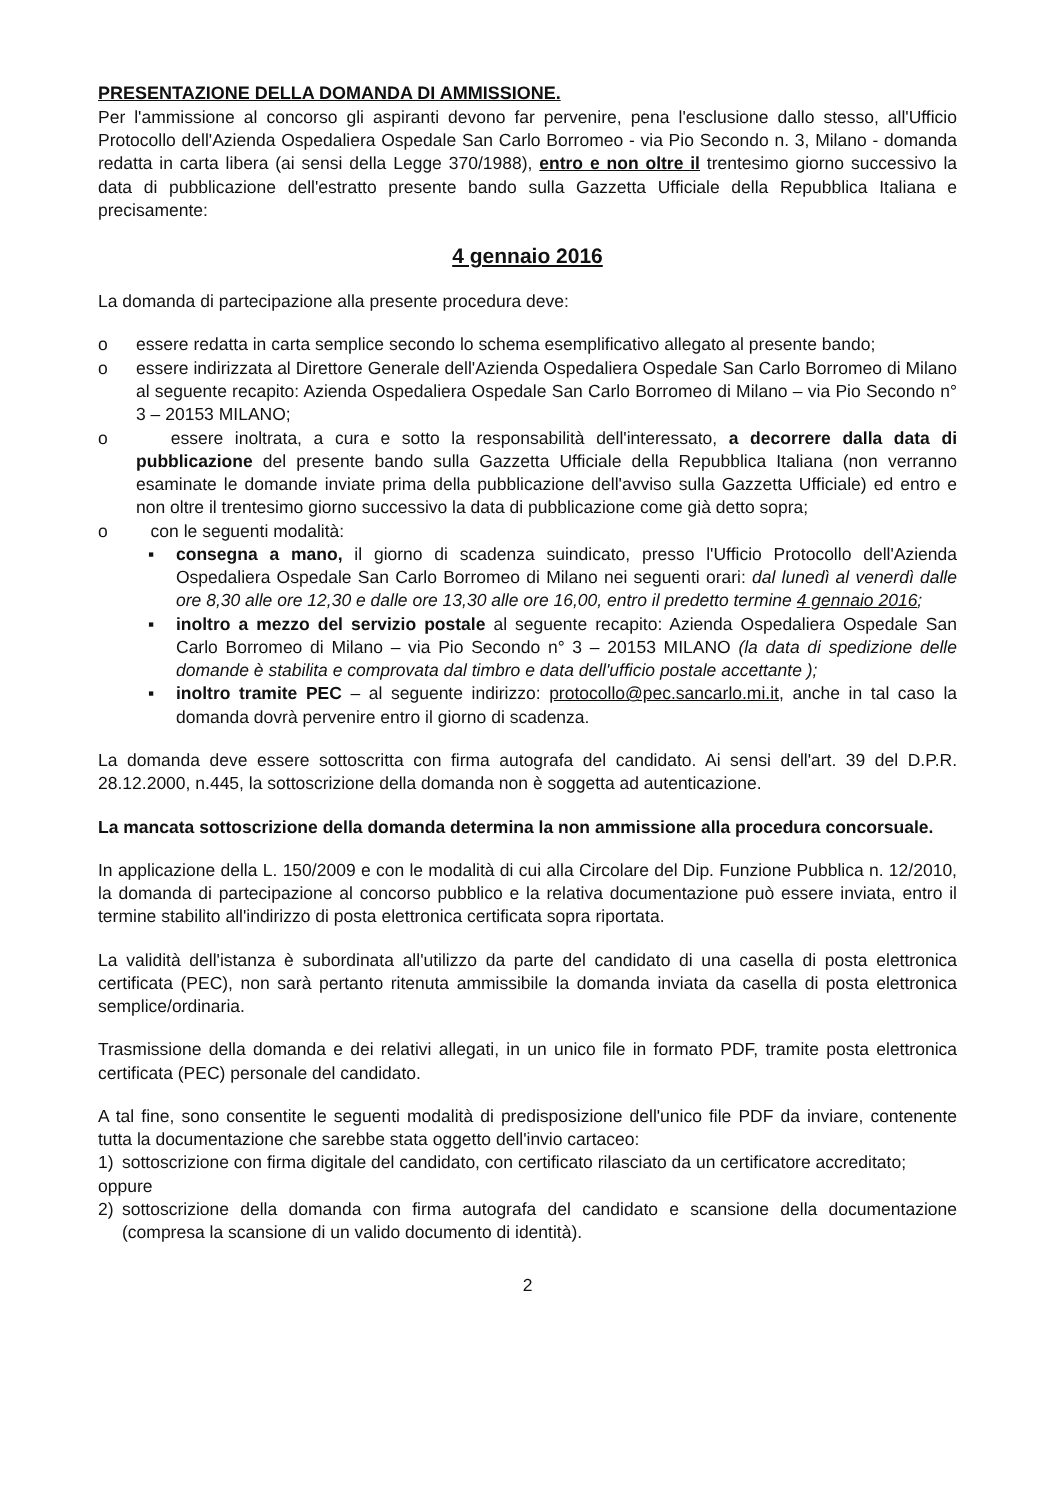PRESENTAZIONE DELLA DOMANDA DI AMMISSIONE.
Per l'ammissione al concorso gli aspiranti devono far pervenire, pena l'esclusione dallo stesso, all'Ufficio Protocollo dell'Azienda Ospedaliera Ospedale San Carlo Borromeo - via Pio Secondo n. 3, Milano - domanda redatta in carta libera (ai sensi della Legge 370/1988), entro e non oltre il trentesimo giorno successivo la data di pubblicazione dell'estratto presente bando sulla Gazzetta Ufficiale della Repubblica Italiana e precisamente:
4 gennaio 2016
La domanda di partecipazione alla presente procedura deve:
o essere redatta in carta semplice secondo lo schema esemplificativo allegato al presente bando;
o essere indirizzata al Direttore Generale dell'Azienda Ospedaliera Ospedale San Carlo Borromeo di Milano al seguente recapito: Azienda Ospedaliera Ospedale San Carlo Borromeo di Milano – via Pio Secondo n° 3 – 20153 MILANO;
o essere inoltrata, a cura e sotto la responsabilità dell'interessato, a decorrere dalla data di pubblicazione del presente bando sulla Gazzetta Ufficiale della Repubblica Italiana (non verranno esaminate le domande inviate prima della pubblicazione dell'avviso sulla Gazzetta Ufficiale) ed entro e non oltre il trentesimo giorno successivo la data di pubblicazione come già detto sopra;
o con le seguenti modalità:
▪ consegna a mano, il giorno di scadenza suindicato, presso l'Ufficio Protocollo dell'Azienda Ospedaliera Ospedale San Carlo Borromeo di Milano nei seguenti orari: dal lunedì al venerdì dalle ore 8,30 alle ore 12,30 e dalle ore 13,30 alle ore 16,00, entro il predetto termine 4 gennaio 2016;
▪ inoltro a mezzo del servizio postale al seguente recapito: Azienda Ospedaliera Ospedale San Carlo Borromeo di Milano – via Pio Secondo n° 3 – 20153 MILANO (la data di spedizione delle domande è stabilita e comprovata dal timbro e data dell'ufficio postale accettante );
▪ inoltro tramite PEC – al seguente indirizzo: protocollo@pec.sancarlo.mi.it, anche in tal caso la domanda dovrà pervenire entro il giorno di scadenza.
La domanda deve essere sottoscritta con firma autografa del candidato. Ai sensi dell'art. 39 del D.P.R. 28.12.2000, n.445, la sottoscrizione della domanda non è soggetta ad autenticazione.
La mancata sottoscrizione della domanda determina la non ammissione alla procedura concorsuale.
In applicazione della L. 150/2009 e con le modalità di cui alla Circolare del Dip. Funzione Pubblica n. 12/2010, la domanda di partecipazione al concorso pubblico e la relativa documentazione può essere inviata, entro il termine stabilito all'indirizzo di posta elettronica certificata sopra riportata.
La validità dell'istanza è subordinata all'utilizzo da parte del candidato di una casella di posta elettronica certificata (PEC), non sarà pertanto ritenuta ammissibile la domanda inviata da casella di posta elettronica semplice/ordinaria.
Trasmissione della domanda e dei relativi allegati, in un unico file in formato PDF, tramite posta elettronica certificata (PEC) personale del candidato.
A tal fine, sono consentite le seguenti modalità di predisposizione dell'unico file PDF da inviare, contenente tutta la documentazione che sarebbe stata oggetto dell'invio cartaceo:
1) sottoscrizione con firma digitale del candidato, con certificato rilasciato da un certificatore accreditato;
oppure
2) sottoscrizione della domanda con firma autografa del candidato e scansione della documentazione (compresa la scansione di un valido documento di identità).
2